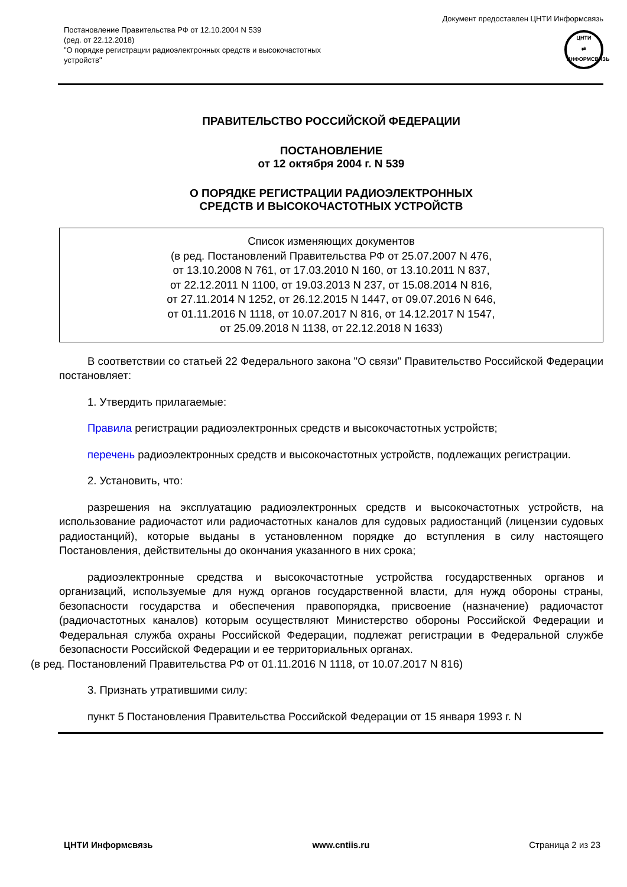Постановление Правительства РФ от 12.10.2004 N 539
(ред. от 22.12.2018)
"О порядке регистрации радиоэлектронных средств и высокочастотных
устройств"
Документ предоставлен ЦНТИ Информсвязь
ЦНТИ
⇄
ИНФОРМСВЯЗЬ
ПРАВИТЕЛЬСТВО РОССИЙСКОЙ ФЕДЕРАЦИИ
ПОСТАНОВЛЕНИЕ
от 12 октября 2004 г. N 539
О ПОРЯДКЕ РЕГИСТРАЦИИ РАДИОЭЛЕКТРОННЫХ
СРЕДСТВ И ВЫСОКОЧАСТОТНЫХ УСТРОЙСТВ
Список изменяющих документов
(в ред. Постановлений Правительства РФ от 25.07.2007 N 476,
от 13.10.2008 N 761, от 17.03.2010 N 160, от 13.10.2011 N 837,
от 22.12.2011 N 1100, от 19.03.2013 N 237, от 15.08.2014 N 816,
от 27.11.2014 N 1252, от 26.12.2015 N 1447, от 09.07.2016 N 646,
от 01.11.2016 N 1118, от 10.07.2017 N 816, от 14.12.2017 N 1547,
от 25.09.2018 N 1138, от 22.12.2018 N 1633)
В соответствии со статьей 22 Федерального закона "О связи" Правительство Российской Федерации постановляет:
1. Утвердить прилагаемые:
Правила регистрации радиоэлектронных средств и высокочастотных устройств;
перечень радиоэлектронных средств и высокочастотных устройств, подлежащих регистрации.
2. Установить, что:
разрешения на эксплуатацию радиоэлектронных средств и высокочастотных устройств, на использование радиочастот или радиочастотных каналов для судовых радиостанций (лицензии судовых радиостанций), которые выданы в установленном порядке до вступления в силу настоящего Постановления, действительны до окончания указанного в них срока;
радиоэлектронные средства и высокочастотные устройства государственных органов и организаций, используемые для нужд органов государственной власти, для нужд обороны страны, безопасности государства и обеспечения правопорядка, присвоение (назначение) радиочастот (радиочастотных каналов) которым осуществляют Министерство обороны Российской Федерации и Федеральная служба охраны Российской Федерации, подлежат регистрации в Федеральной службе безопасности Российской Федерации и ее территориальных органах.
(в ред. Постановлений Правительства РФ от 01.11.2016 N 1118, от 10.07.2017 N 816)
3. Признать утратившими силу:
пункт 5 Постановления Правительства Российской Федерации от 15 января 1993 г. N
ЦНТИ Информсвязь www.cntiis.ru Страница 2 из 23